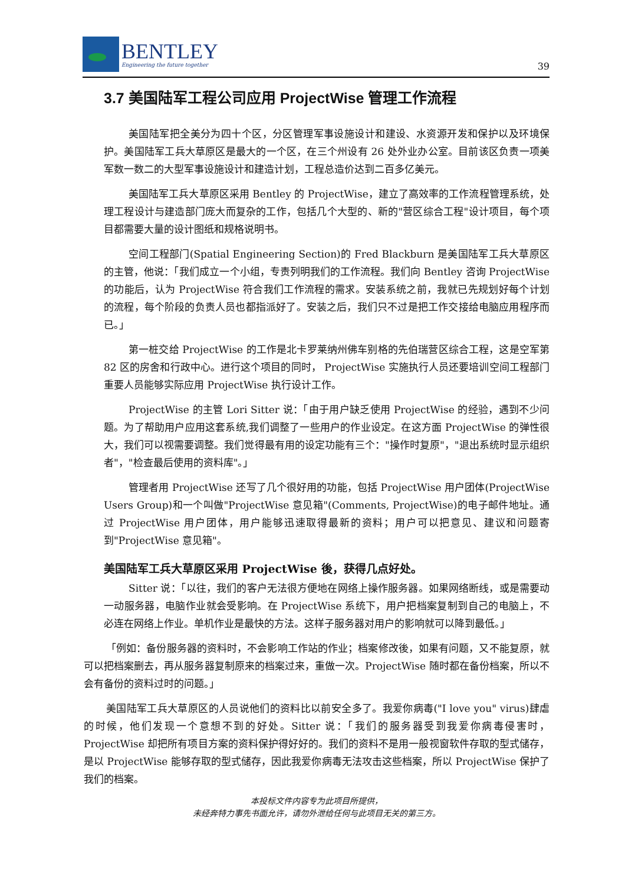BENTLEY
Engineering the future together
39
3.7 美国陆军工程公司应用 ProjectWise 管理工作流程
美国陆军把全美分为四十个区，分区管理军事设施设计和建设、水资源开发和保护以及环境保护。美国陆军工兵大草原区是最大的一个区，在三个州设有 26 处外业办公室。目前该区负责一项美军数一数二的大型军事设施设计和建造计划，工程总造价达到二百多亿美元。
美国陆军工兵大草原区采用 Bentley 的 ProjectWise，建立了高效率的工作流程管理系统，处理工程设计与建造部门庞大而复杂的工作，包括几个大型的、新的"营区综合工程"设计项目，每个项目都需要大量的设计图纸和规格说明书。
空间工程部门(Spatial Engineering Section)的 Fred Blackburn 是美国陆军工兵大草原区的主管，他说：「我们成立一个小组，专责列明我们的工作流程。我们向 Bentley 咨询 ProjectWise 的功能后，认为 ProjectWise 符合我们工作流程的需求。安装系统之前，我就已先规划好每个计划的流程，每个阶段的负责人员也都指派好了。安装之后，我们只不过是把工作交接给电脑应用程序而已。」
第一桩交给 ProjectWise 的工作是北卡罗莱纳州佛车别格的先伯瑞营区综合工程，这是空军第 82 区的房舍和行政中心。进行这个项目的同时， ProjectWise 实施执行人员还要培训空间工程部门重要人员能够实际应用 ProjectWise 执行设计工作。
ProjectWise 的主管 Lori Sitter 说：「由于用户缺乏使用 ProjectWise 的经验，遇到不少问题。为了帮助用户应用这套系统,我们调整了一些用户的作业设定。在这方面 ProjectWise 的弹性很大，我们可以视需要调整。我们觉得最有用的设定功能有三个："操作时复原"，"退出系统时显示组织者"，"检查最后使用的资料库"。」
管理者用 ProjectWise 还写了几个很好用的功能，包括 ProjectWise 用户团体(ProjectWise Users Group)和一个叫做"ProjectWise 意见箱"(Comments, ProjectWise)的电子邮件地址。通过 ProjectWise 用户团体，用户能够迅速取得最新的资料；用户可以把意见、建议和问题寄到"ProjectWise 意见箱"。
美国陆军工兵大草原区采用 ProjectWise 後，获得几点好处。
Sitter 说：「以往，我们的客户无法很方便地在网络上操作服务器。如果网络断线，或是需要动一动服务器，电脑作业就会受影响。在 ProjectWise 系统下，用户把档案复制到自己的电脑上，不必连在网络上作业。单机作业是最快的方法。这样子服务器对用户的影响就可以降到最低。」
「例如：备份服务器的资料时，不会影响工作站的作业；档案修改後，如果有问题，又不能复原，就可以把档案删去，再从服务器复制原来的档案过来，重做一次。ProjectWise 随时都在备份档案，所以不会有备份的资料过时的问题。」
美国陆军工兵大草原区的人员说他们的资料比以前安全多了。我爱你病毒("I love you" virus)肆虐的时候，他们发现一个意想不到的好处。Sitter 说：「我们的服务器受到我爱你病毒侵害时，ProjectWise 却把所有项目方案的资料保护得好好的。我们的资料不是用一般视窗软件存取的型式储存，是以 ProjectWise 能够存取的型式储存，因此我爱你病毒无法攻击这些档案，所以 ProjectWise 保护了我们的档案。
本投标文件内容专为此项目所提供，
未经奔特力事先书面允许，请勿外泄给任何与此项目无关的第三方。